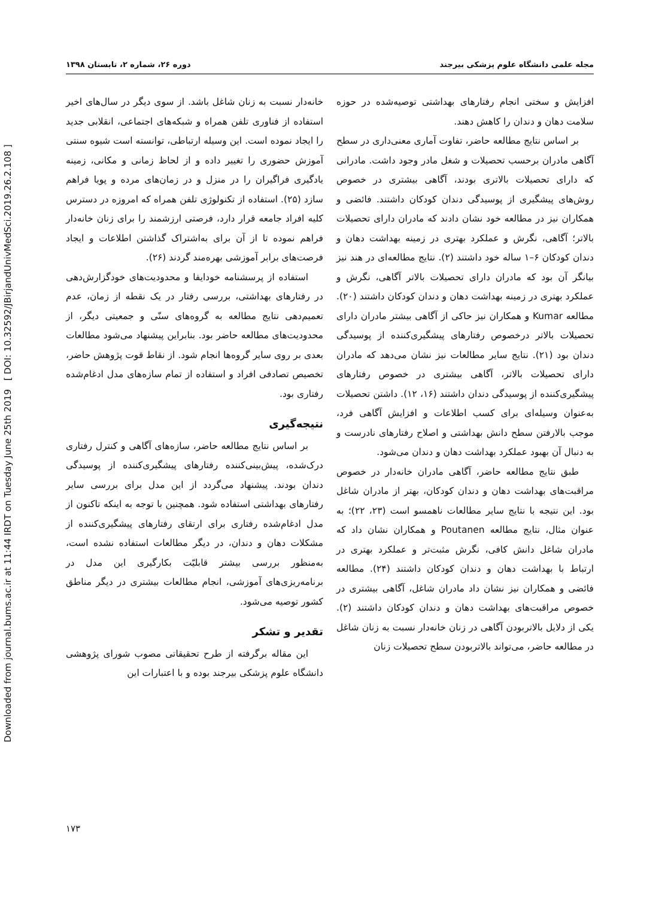Downloaded from journal.bums.ac.ir at 11:44 IRDT on Tuesday June 25th 2019 [ DOI: 10.32592/JBirjandUnivMedSci.2019.26.2.108 ]
مجله علمی دانشگاه علوم پزشکی بیرجند دوره ۲۶، شماره ۲، تابستان ۱۳۹۸
افزایش و سختی انجام رفتارهای بهداشتی توصیه‌شده در حوزه سلامت دهان و دندان را کاهش دهند.
بر اساس نتایج مطالعه حاضر، تفاوت آماری معنی‌داری در سطح آگاهی مادران برحسب تحصیلات و شغل مادر وجود داشت. مادرانی که دارای تحصیلات بالاتری بودند، آگاهی بیشتری در خصوص روش‌های پیشگیری از پوسیدگی دندان کودکان داشتند. فائضی و همکاران نیز در مطالعه خود نشان دادند که مادران دارای تحصیلات بالاتر؛ آگاهی، نگرش و عملکرد بهتری در زمینه بهداشت دهان و دندان کودکان ۶–۱ ساله خود داشتند (۲). نتایج مطالعه‌ای در هند نیز بیانگر آن بود که مادران دارای تحصیلات بالاتر آگاهی، نگرش و عملکرد بهتری در زمینه بهداشت دهان و دندان کودکان داشتند (۲۰). مطالعه Kumar و همکاران نیز حاکی از آگاهی بیشتر مادران دارای تحصیلات بالاتر درخصوص رفتارهای پیشگیری‌کننده از پوسیدگی دندان بود (۲۱). نتایج سایر مطالعات نیز نشان می‌دهد که مادران دارای تحصیلات بالاتر، آگاهی بیشتری در خصوص رفتارهای پیشگیری‌کننده از پوسیدگی دندان داشتند (۱۶، ۱۲). داشتن تحصیلات به‌عنوان وسیله‌ای برای کسب اطلاعات و افزایش آگاهی فرد، موجب بالارفتن سطح دانش بهداشتی و اصلاح رفتارهای نادرست و به دنبال آن بهبود عملکرد بهداشت دهان و دندان می‌شود.
طبق نتایج مطالعه حاضر، آگاهی مادران خانه‌دار در خصوص مراقبت‌های بهداشت دهان و دندان کودکان، بهتر از مادران شاغل بود. این نتیجه با نتایج سایر مطالعات ناهمسو است (۲۳، ۲۲)؛ به عنوان مثال، نتایج مطالعه Poutanen و همکاران نشان داد که مادران شاغل دانش کافی، نگرش مثبت‌تر و عملکرد بهتری در ارتباط با بهداشت دهان و دندان کودکان داشتند (۲۴). مطالعه فائضی و همکاران نیز نشان داد مادران شاغل، آگاهی بیشتری در خصوص مراقبت‌های بهداشت دهان و دندان کودکان داشتند (۲). یکی از دلایل بالاتربودن آگاهی در زنان خانه‌دار نسبت به زنان شاغل در مطالعه حاضر، می‌تواند بالاتربودن سطح تحصیلات زنان
خانه‌دار نسبت به زنان شاغل باشد. از سوی دیگر در سال‌های اخیر استفاده از فناوری تلفن همراه و شبکه‌های اجتماعی، انقلابی جدید را ایجاد نموده است. این وسیله ارتباطی، توانسته است شیوه سنتی آموزش حضوری را تغییر داده و از لحاظ زمانی و مکانی، زمینه یادگیری فراگیران را در منزل و در زمان‌های مرده و پویا فراهم سازد (۲۵). استفاده از تکنولوژی تلفن همراه که امروزه در دسترس کلیه افراد جامعه قرار دارد، فرصتی ارزشمند را برای زنان خانه‌دار فراهم نموده تا از آن برای به‌اشتراک گذاشتن اطلاعات و ایجاد فرصت‌های برابر آموزشی بهره‌مند گردند (۲۶).
استفاده از پرسشنامه خودایفا و محدودیت‌های خودگزارش‌دهی در رفتارهای بهداشتی، بررسی رفتار در یک نقطه از زمان، عدم تعمیم‌دهی نتایج مطالعه به گروه‌های سنّی و جمعیتی دیگر، از محدودیت‌های مطالعه حاضر بود. بنابراین پیشنهاد می‌شود مطالعات بعدی بر روی سایر گروه‌ها انجام شود. از نقاط قوت پژوهش حاضر، تخصیص تصادفی افراد و استفاده از تمام سازه‌های مدل ادغام‌شده رفتاری بود.
نتیجه‌گیری
بر اساس نتایج مطالعه حاضر، سازه‌های آگاهی و کنترل رفتاری درک‌شده، پیش‌بینی‌کننده رفتارهای پیشگیری‌کننده از پوسیدگی دندان بودند. پیشنهاد می‌گردد از این مدل برای بررسی سایر رفتارهای بهداشتی استفاده شود. همچنین با توجه به اینکه تاکنون از مدل ادغام‌شده رفتاری برای ارتقای رفتارهای پیشگیری‌کننده از مشکلات دهان و دندان، در دیگر مطالعات استفاده نشده است، به‌منظور بررسی بیشتر قابلیّت بکارگیری این مدل در برنامه‌ریزی‌های آموزشی، انجام مطالعات بیشتری در دیگر مناطق کشور توصیه می‌شود.
تقدیر و تشکر
این مقاله برگرفته از طرح تحقیقاتی مصوب شورای پژوهشی دانشگاه علوم پزشکی بیرجند بوده و با اعتبارات این
۱۷۳